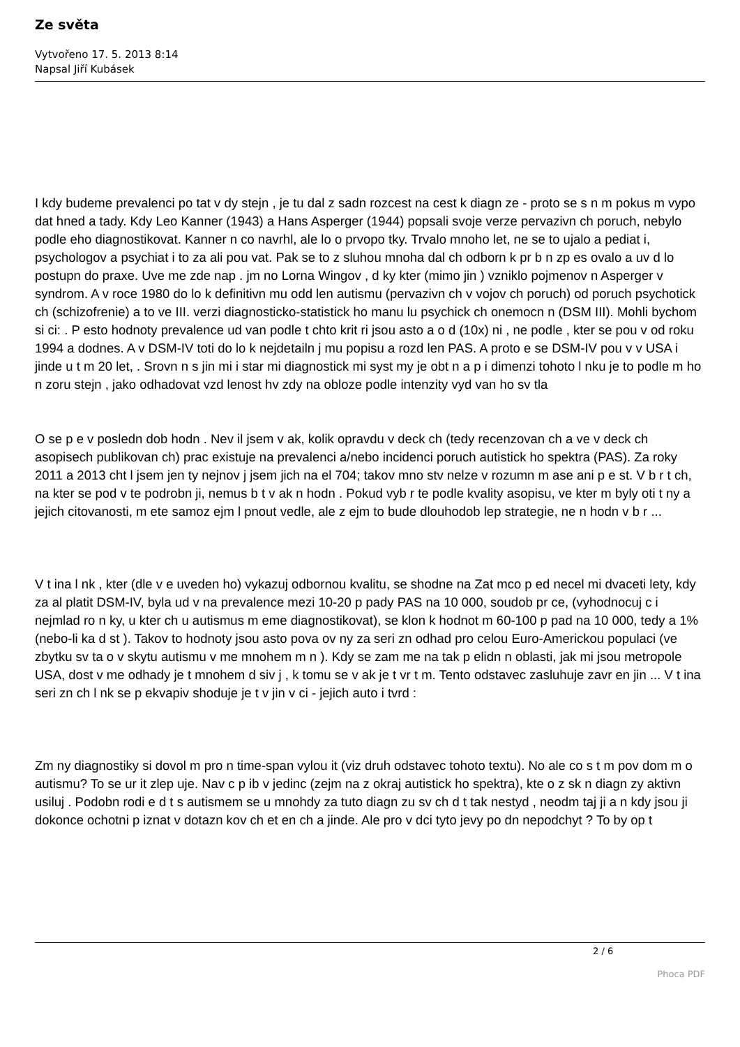Ze světa
Vytvořeno 17. 5. 2013 8:14
Napsal Jiří Kubásek
I kdy budeme prevalenci po tat v dy stejn , je tu dal z sadn rozcest na cest k diagn ze - proto se s n m pokus m vypo dat hned a tady. Kdy Leo Kanner (1943) a Hans Asperger (1944) popsali svoje verze pervazivn ch poruch, nebylo podle eho diagnostikovat. Kanner n co navrhl, ale lo o prvopo tky. Trvalo mnoho let, ne se to ujalo a pediat i, psychologov a psychiat i to za ali pou vat. Pak se to z sluhou mnoha dal ch odborn k pr b n zp es ovalo a uv d lo postupn do praxe. Uve me zde nap . jm no Lorna Wingov , d ky kter (mimo jin ) vzniklo pojmenov n Asperger v syndrom. A v roce 1980 do lo k definitivn mu odd len autismu (pervazivn ch v vojov ch poruch) od poruch psychotick ch (schizofrenie) a to ve III. verzi diagnosticko-statistick ho manu lu psychick ch onemocn n (DSM III). Mohli bychom si ci: . P esto hodnoty prevalence ud van podle t chto krit ri jsou asto a o d (10x) ni , ne podle , kter se pou v od roku 1994 a dodnes. A v DSM-IV toti do lo k nejdetailn j mu popisu a rozd len PAS. A proto e se DSM-IV pou v v USA i jinde u t m 20 let, . Srovn n s jin mi i star mi diagnostick mi syst my je obt n a p i dimenzi tohoto l nku je to podle m ho n zoru stejn , jako odhadovat vzd lenost hv zdy na obloze podle intenzity vyd van ho sv tla
O se p e v posledn dob hodn . Nev il jsem v ak, kolik opravdu v deck ch (tedy recenzovan ch a ve v deck ch asopisech publikovan ch) prac existuje na prevalenci a/nebo incidenci poruch autistick ho spektra (PAS). Za roky 2011 a 2013 cht l jsem jen ty nejnov j jsem jich na el 704; takov mno stv nelze v rozumn m ase ani p e st. V b r t ch, na kter se pod v te podrobn ji, nemus b t v ak n hodn . Pokud vyb r te podle kvality asopisu, ve kter m byly oti t ny a jejich citovanosti, m ete samoz ejm l pnout vedle, ale z ejm to bude dlouhodob lep strategie, ne n hodn v b r ...
V t ina l nk , kter (dle v e uveden ho) vykazuj odbornou kvalitu, se shodne na Zat mco p ed necel mi dvaceti lety, kdy za al platit DSM-IV, byla ud v na prevalence mezi 10-20 p pady PAS na 10 000, soudob pr ce, (vyhodnocuj c i nejmlad ro n ky, u kter ch u autismus m eme diagnostikovat), se klon k hodnot m 60-100 p pad na 10 000, tedy a 1% (nebo-li ka d st ). Takov to hodnoty jsou asto pova ov ny za seri zn odhad pro celou Euro-Americkou populaci (ve zbytku sv ta o v skytu autismu v me mnohem m n ). Kdy se zam me na tak p elidn n oblasti, jak mi jsou metropole USA, dost v me odhady je t mnohem d siv j , k tomu se v ak je t vr t m. Tento odstavec zasluhuje zavr en jin ... V t ina seri zn ch l nk se p ekvapiv shoduje je t v jin v ci - jejich auto i tvrd :
Zm ny diagnostiky si dovol m pro n time-span vylou it (viz druh odstavec tohoto textu). No ale co s t m pov dom m o autismu? To se ur it zlep uje. Nav c p ib v jedinc (zejm na z okraj autistick ho spektra), kte o z sk n diagn zy aktivn usiluj . Podobn rodi e d t s autismem se u mnohdy za tuto diagn zu sv ch d t tak nestyd , neodm taj ji a n kdy jsou ji dokonce ochotni p iznat v dotazn kov ch et en ch a jinde. Ale pro v dci tyto jevy po dn nepodchyt ? To by op t
2 / 6
Phoca PDF